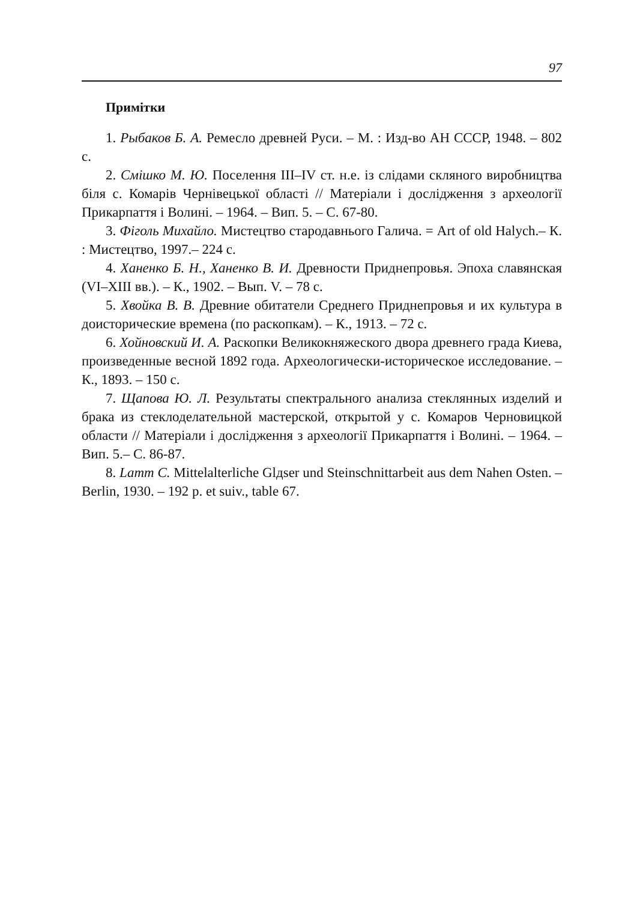97
Примітки
1. Рыбаков Б. А. Ремесло древней Руси. – М. : Изд-во АН СССР, 1948. – 802 с.
2. Смішко М. Ю. Поселення III–IV ст. н.е. із слідами скляного виробництва біля с. Комарів Чернівецької області // Матеріали і дослідження з археології Прикарпаття і Волині. – 1964. – Вип. 5. – С. 67-80.
3. Фіголь Михайло. Мистецтво стародавнього Галича. = Art of old Halych.– К. : Мистецтво, 1997.– 224 с.
4. Ханенко Б. Н., Ханенко В. И. Древности Приднепровья. Эпоха славянская (VI–XIII вв.). – К., 1902. – Вып. V. – 78 с.
5. Хвойка В. В. Древние обитатели Среднего Приднепровья и их культура в доисторические времена (по раскопкам). – К., 1913. – 72 с.
6. Хойновский И. А. Раскопки Великокняжеского двора древнего града Киева, произведенные весной 1892 года. Археологически-историческое исследование. – К., 1893. – 150 с.
7. Щапова Ю. Л. Результаты спектрального анализа стеклянных изделий и брака из стеклоделательной мастерской, открытой у с. Комаров Черновицкой области // Матеріали і дослідження з археології Прикарпаття і Волині. – 1964. – Вип. 5.– С. 86-87.
8. Lamm C. Mittelalterliche Glдser und Steinschnittarbeit aus dem Nahen Osten. – Berlin, 1930. – 192 p. et suiv., table 67.